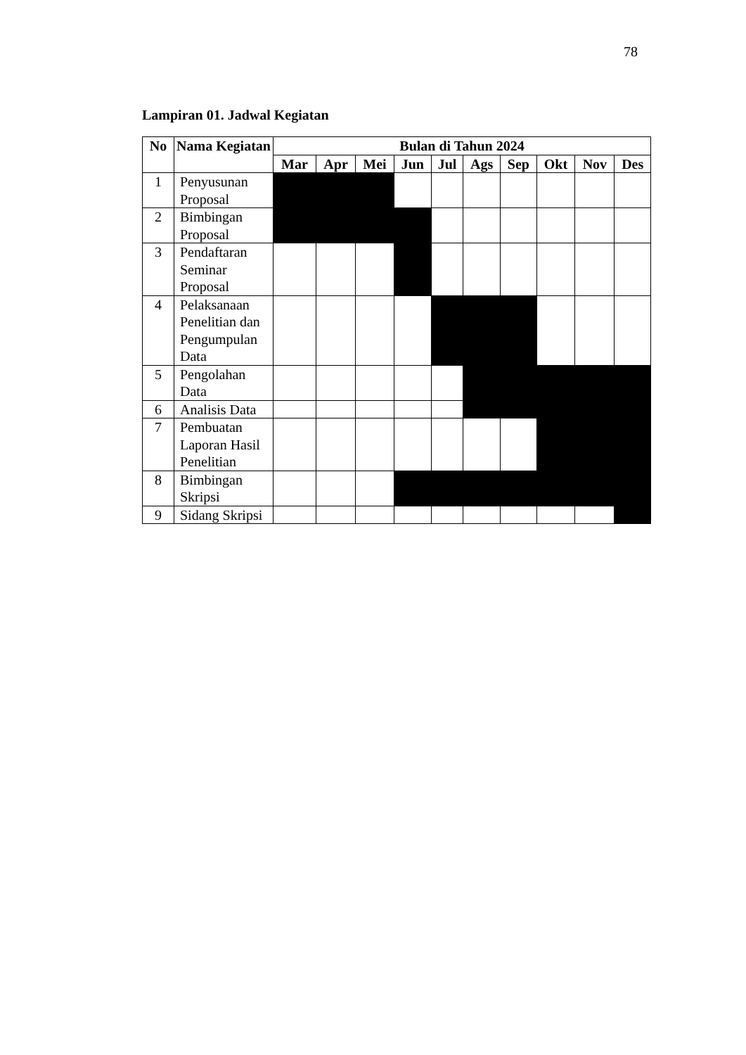78
Lampiran 01. Jadwal Kegiatan
| No | Nama Kegiatan | Bulan di Tahun 2024 | | | | | | | | | |
| --- | --- | --- | --- | --- | --- | --- | --- | --- | --- | --- | --- |
| | | Mar | Apr | Mei | Jun | Jul | Ags | Sep | Okt | Nov | Des |
| 1 | Penyusunan Proposal | | | | | | | | | | |
| 2 | Bimbingan Proposal | | | | | | | | | | |
| 3 | Pendaftaran Seminar Proposal | | | | | | | | | | |
| 4 | Pelaksanaan Penelitian dan Pengumpulan Data | | | | | | | | | | |
| 5 | Pengolahan Data | | | | | | | | | | |
| 6 | Analisis Data | | | | | | | | | | |
| 7 | Pembuatan Laporan Hasil Penelitian | | | | | | | | | | |
| 8 | Bimbingan Skripsi | | | | | | | | | | |
| 9 | Sidang Skripsi | | | | | | | | | | |